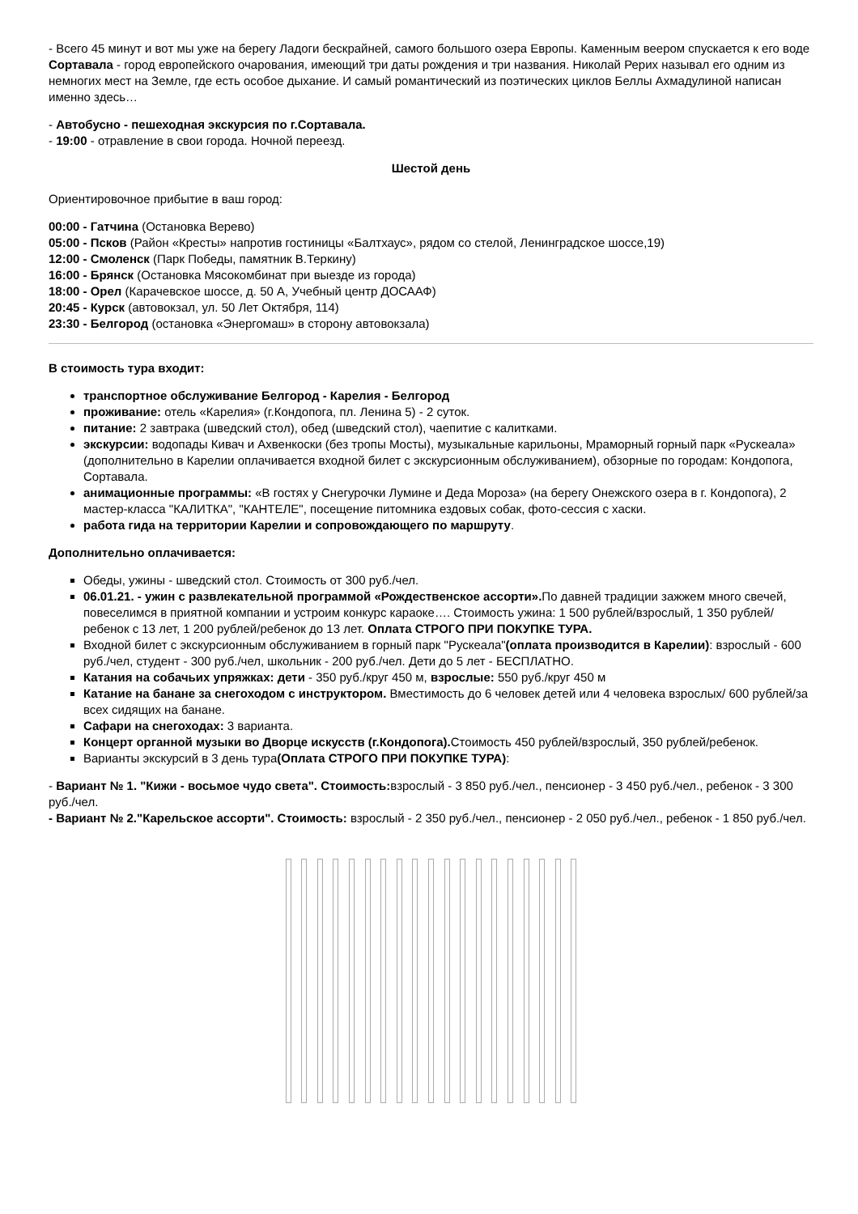- Всего 45 минут и вот мы уже на берегу Ладоги бескрайней, самого большого озера Европы. Каменным веером спускается к его воде Сортавала - город европейского очарования, имеющий три даты рождения и три названия. Николай Рерих называл его одним из немногих мест на Земле, где есть особое дыхание. И самый романтический из поэтических циклов Беллы Ахмадулиной написан именно здесь…
- Автобусно - пешеходная экскурсия по г.Сортавала.
- 19:00 - отравление в свои города. Ночной переезд.
Шестой день
Ориентировочное прибытие в ваш город:
00:00 - Гатчина (Остановка Верево)
05:00 - Псков (Район «Кресты» напротив гостиницы «Балтхаус», рядом со стелой, Ленинградское шоссе,19)
12:00 - Смоленск (Парк Победы, памятник В.Теркину)
16:00 - Брянск (Остановка Мясокомбинат при выезде из города)
18:00 - Орел (Карачевское шоссе, д. 50 А, Учебный центр ДОСААФ)
20:45 - Курск (автовокзал, ул. 50 Лет Октября, 114)
23:30 - Белгород (остановка «Энергомаш» в сторону автовокзала)
В стоимость тура входит:
транспортное обслуживание Белгород - Карелия - Белгород
проживание: отель «Карелия» (г.Кондопога, пл. Ленина 5) - 2 суток.
питание: 2 завтрака (шведский стол), обед (шведский стол), чаепитие с калитками.
экскурсии: водопады Кивач и Ахвенкоски (без тропы Мосты), музыкальные карильоны, Мраморный горный парк «Рускеала» (дополнительно в Карелии оплачивается входной билет с экскурсионным обслуживанием), обзорные по городам: Кондопога, Сортавала.
анимационные программы: «В гостях у Снегурочки Лумине и Деда Мороза» (на берегу Онежского озера в г. Кондопога), 2 мастер-класса "КАЛИТКА", "КАНТЕЛЕ", посещение питомника ездовых собак, фото-сессия с хаски.
работа гида на территории Карелии и сопровождающего по маршруту.
Дополнительно оплачивается:
Обеды, ужины - шведский стол. Стоимость от 300 руб./чел.
06.01.21. - ужин с развлекательной программой «Рождественское ассорти». По давней традиции зажжем много свечей, повеселимся в приятной компании и устроим конкурс караоке…. Стоимость ужина: 1 500 рублей/взрослый, 1 350 рублей/ребенок с 13 лет, 1 200 рублей/ребенок до 13 лет. Оплата СТРОГО ПРИ ПОКУПКЕ ТУРА.
Входной билет с экскурсионным обслуживанием в горный парк "Рускеала"(оплата производится в Карелии): взрослый - 600 руб./чел, студент - 300 руб./чел, школьник - 200 руб./чел. Дети до 5 лет - БЕСПЛАТНО.
Катания на собачьих упряжках: дети - 350 руб./круг 450 м, взрослые: 550 руб./круг 450 м
Катание на банане за снегоходом с инструктором. Вместимость до 6 человек детей или 4 человека взрослых/ 600 рублей/за всех сидящих на банане.
Сафари на снегоходах: 3 варианта.
Концерт органной музыки во Дворце искусств (г.Кондопога). Стоимость 450 рублей/взрослый, 350 рублей/ребенок.
Варианты экскурсий в 3 день тура(Оплата СТРОГО ПРИ ПОКУПКЕ ТУРА):
- Вариант № 1. "Кижи - восьмое чудо света". Стоимость: взрослый - 3 850 руб./чел., пенсионер - 3 450 руб./чел., ребенок - 3 300 руб./чел.
- Вариант № 2."Карельское ассорти". Стоимость: взрослый - 2 350 руб./чел., пенсионер - 2 050 руб./чел., ребенок - 1 850 руб./чел.